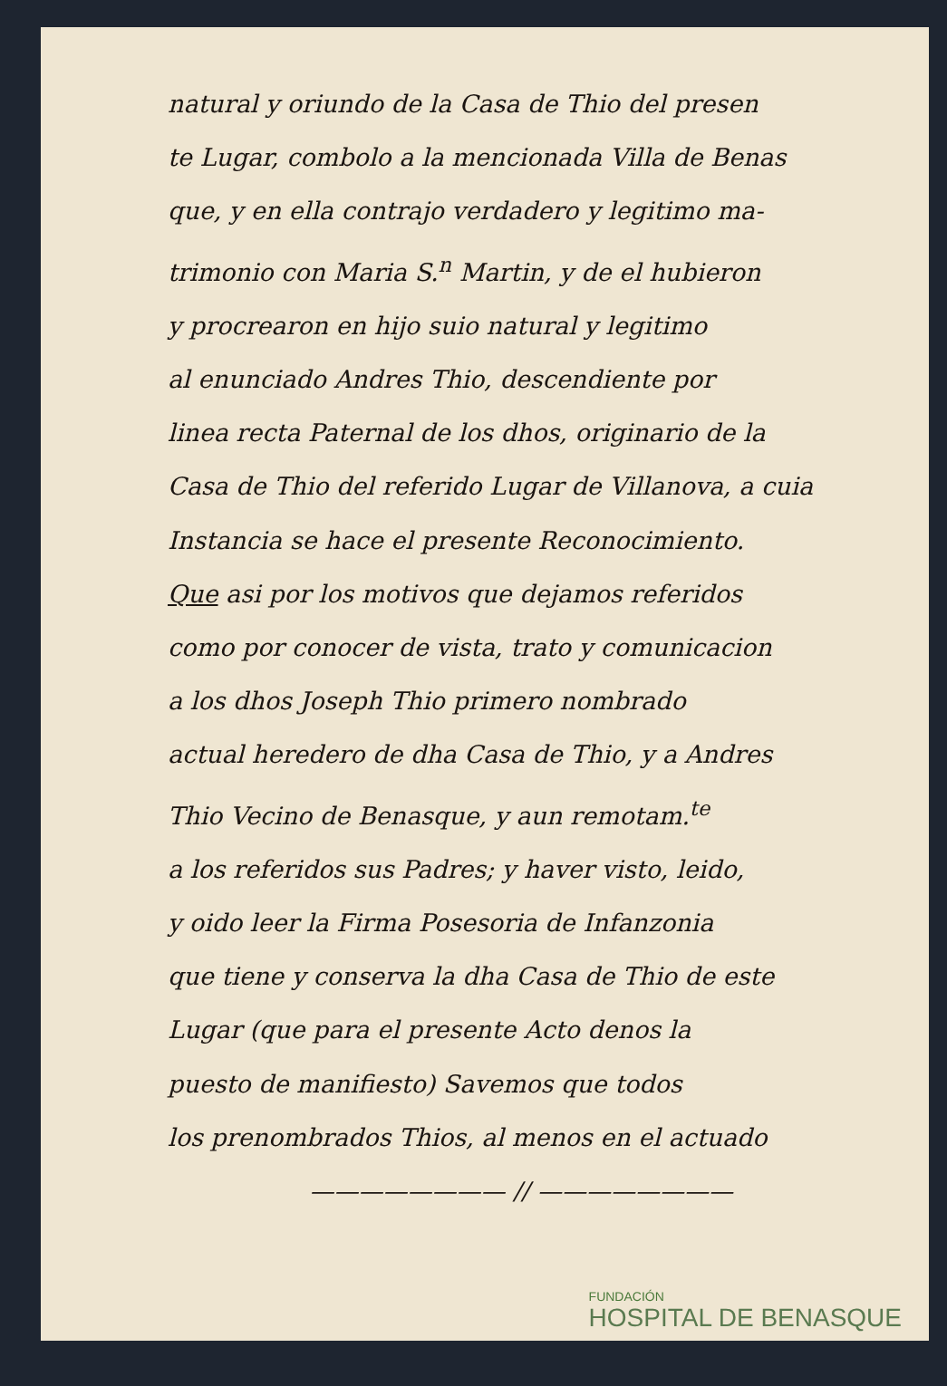natural y oriundo de la Casa de Thio del presen
te Lugar, combolo a la mencionada Villa de Benas
que, y en ella contrajo verdadero y legitimo ma-
trimonio con Maria S.<sup>n</sup> Martin, y de el hubieron
y procrearon en hijo suio natural y legitimo
al enunciado Andres Thio, descendiente por
linea recta Paternal de los dhos, originario de la
Casa de Thio del referido Lugar de Villanova, a cuia
Instancia se hace el presente Reconocimiento.
Que asi por los motivos que dejamos referidos
como por conocer de vista, trato y comunicacion
a los dhos Joseph Thio primero nombrado
actual heredero de dha Casa de Thio, y a Andres
Thio Vecino de Benasque, y aun remotam.<sup>te</sup>
a los referidos sus Padres; y haver visto, leido,
y oido leer la Firma Posesoria de Infanzonia
que tiene y conserva la dha Casa de Thio de este
Lugar (que para el presente Acto denos la
puesto de manifiesto) Savemos que todos
los prenombrados Thios, al menos en el actuado
———————— // ————————
FUNDACIÓN
HOSPITAL DE BENASQUE